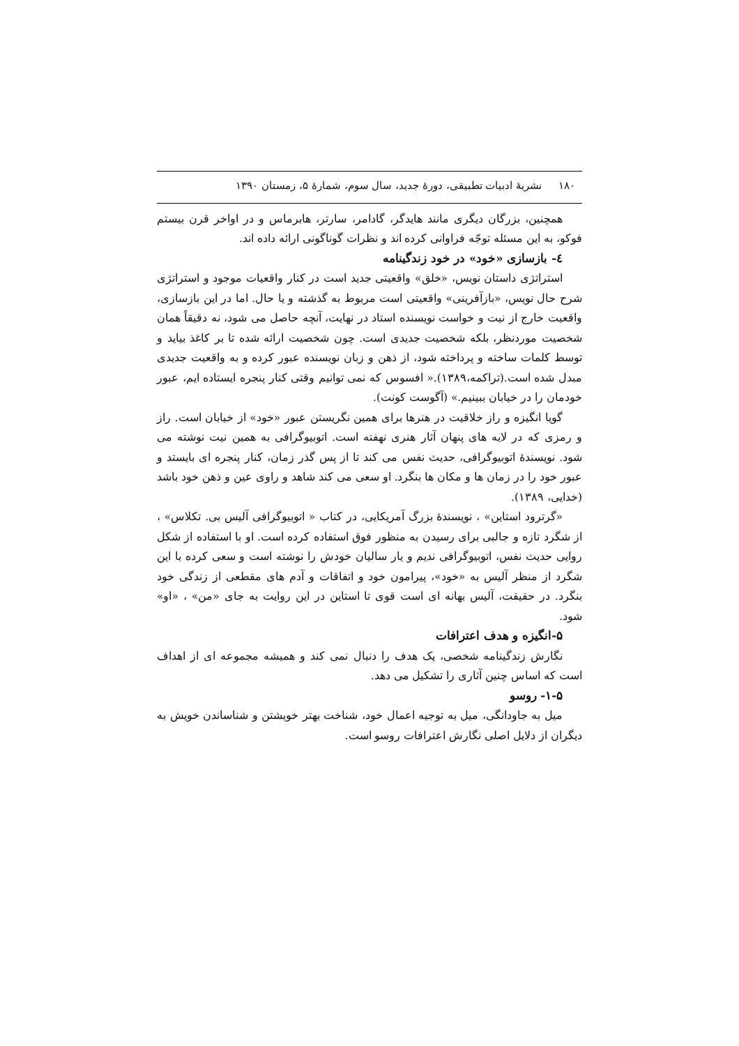۱۸۰ نشریهٔ ادبیات تطبیقی، دورهٔ جدید، سال سوم، شمارهٔ ۵، زمستان ۱۳۹۰
همچنین، بزرگان دیگری مانند هایدگر، گادامر، سارتر، هابرماس و در اواخر قرن بیستم فوکو، به این مسئله توجّه فراوانی کرده اند و نظرات گوناگونی ارائه داده اند.
٤- بازسازی «خود» در خود زندگینامه
استراتژی داستان نویس، «خلق» واقعیتی جدید است در کنار واقعیات موجود و استراتژی شرح حال نویس، «بازآفرینی» واقعیتی است مربوط به گذشته و یا حال. اما در این بازسازی، واقعیت خارج از نیت و خواست نویسنده استاد در نهایت، آنچه حاصل می شود، نه دقیقاً همان شخصیت موردنظر، بلکه شخصیت جدیدی است. چون شخصیت ارائه شده تا بر کاغذ بیاید و توسط کلمات ساخته و پرداخته شود، از ذهن و زبان نویسنده عبور کرده و به واقعیت جدیدی مبدل شده است.(تراکمه،۱۳۸۹).« افسوس که نمی توانیم وقتی کنار پنجره ایستاده ایم، عبور خودمان را در خیابان ببینیم.» (آگوست کونت).
گویا انگیزه و راز خلاقیت در هنرها برای همین نگریستن عبور «خود» از خیابان است. راز و رمزی که در لایه های پنهان آثار هنری نهفته است. اتوبیوگرافی به همین نیت نوشته می شود. نویسندهٔ اتوبیوگرافی، حدیث نفس می کند تا از پس گذر زمان، کنار پنجره ای بایستد و عبور خود را در زمان ها و مکان ها بنگرد. او سعی می کند شاهد و راوی عین و ذهن خود باشد (خدایی، ۱۳۸۹).
«گرترود استاین» ، نویسندهٔ بزرگ آمریکایی، در کتاب « اتوبیوگرافی آلیس بی. تکلاس» ، از شگرد تازه و جالبی برای رسیدن به منظور فوق استفاده کرده است. او با استفاده از شکل روایی حدیث نفس، اتوبیوگرافی ندیم و یار سالیان خودش را نوشته است و سعی کرده با این شگرد از منظر آلیس به «خود»، پیرامون خود و اتفاقات و آدم های مقطعی از زندگی خود بنگرد. در حقیقت، آلیس بهانه ای است قوی تا استاین در این روایت به جای «من» ، «او» شود.
۵-انگیزه و هدف اعترافات
نگارش زندگینامه شخصی، یک هدف را دنبال نمی کند و همیشه مجموعه ای از اهداف است که اساس چنین آثاری را تشکیل می دهد.
۱-۵- روسو
میل به جاودانگی، میل به توجیه اعمال خود، شناخت بهتر خویشتن و شناساندن خویش به دیگران از دلایل اصلی نگارش اعترافات روسو است.